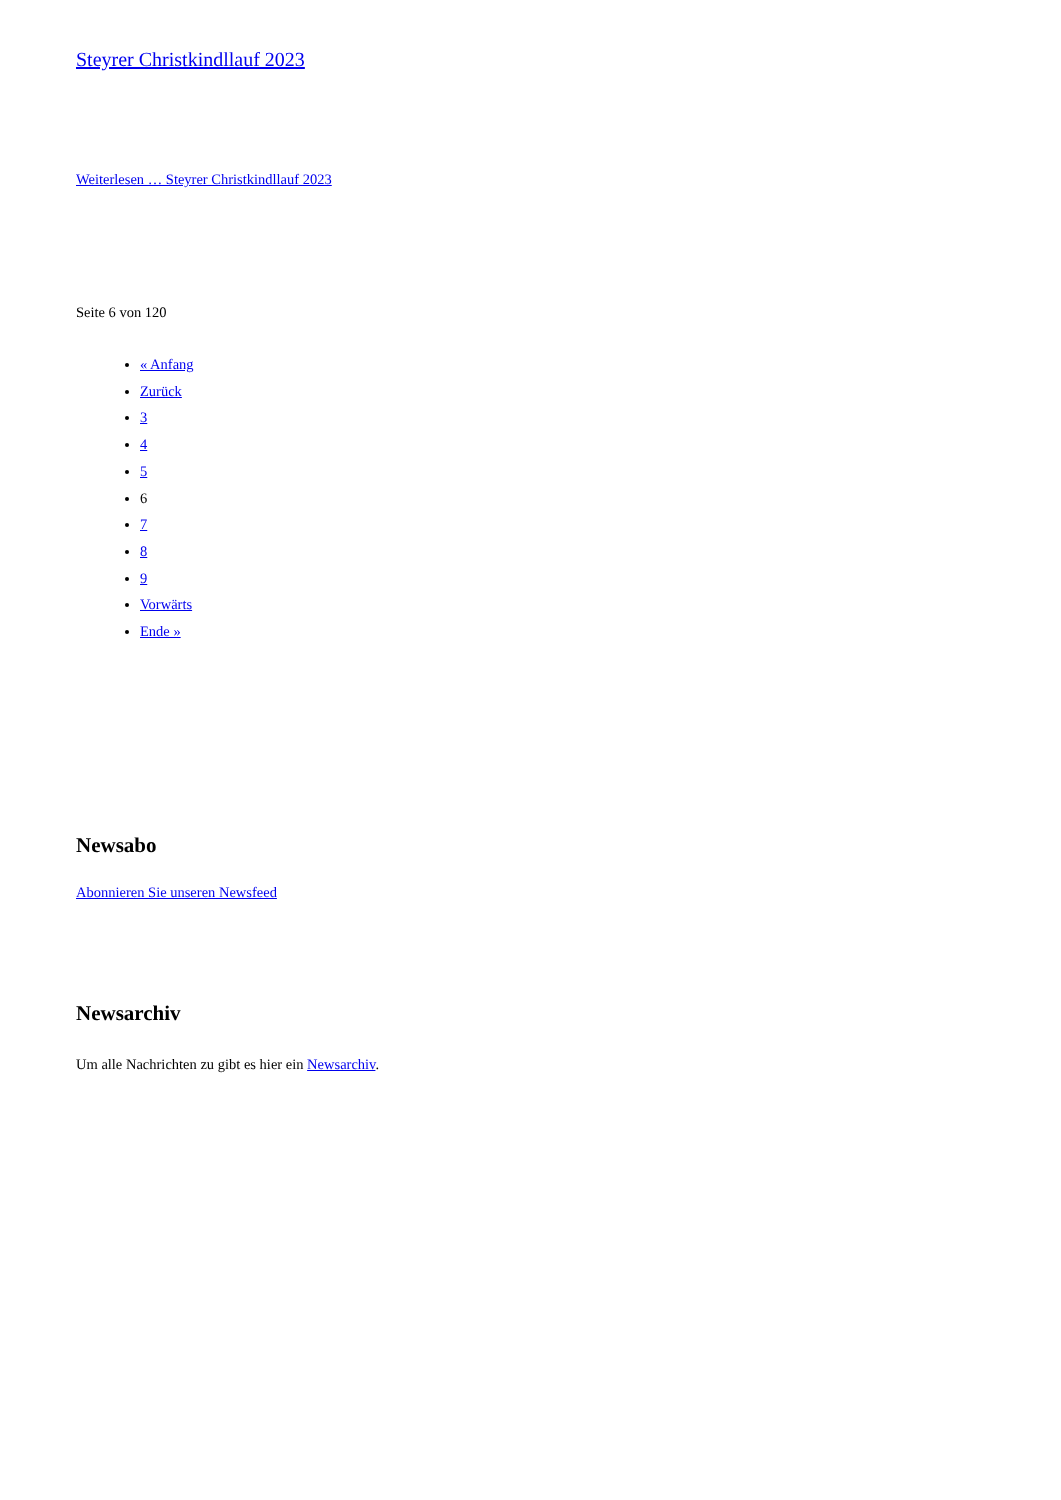Steyrer Christkindllauf 2023
Weiterlesen … Steyrer Christkindllauf 2023
Seite 6 von 120
« Anfang
Zurück
3
4
5
6
7
8
9
Vorwärts
Ende »
Newsabo
Abonnieren Sie unseren Newsfeed
Newsarchiv
Um alle Nachrichten zu gibt es hier ein Newsarchiv.